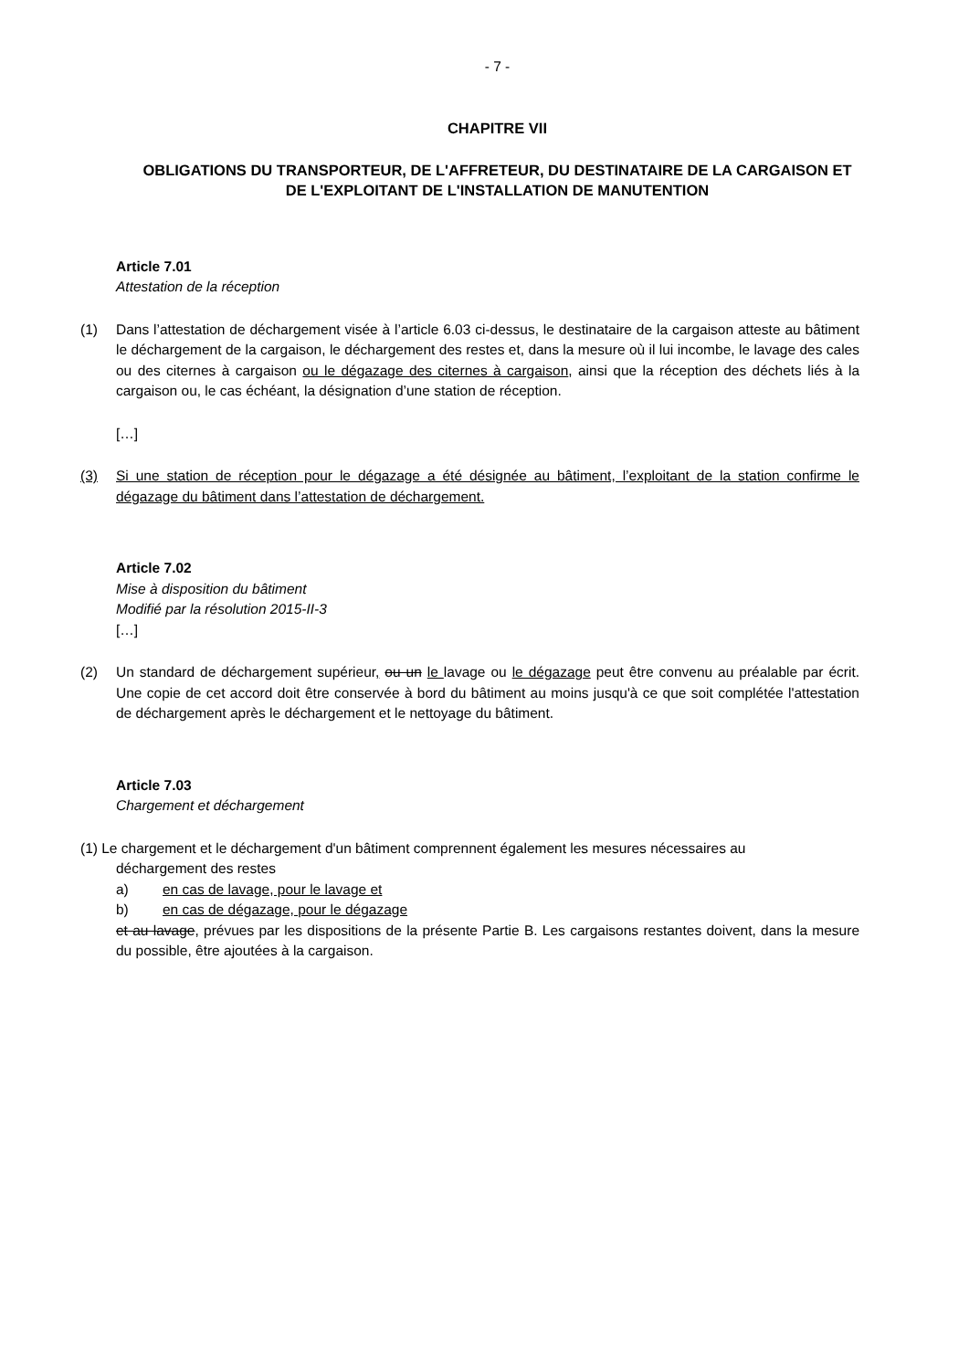- 7 -
CHAPITRE VII
OBLIGATIONS DU TRANSPORTEUR, DE L'AFFRETEUR, DU DESTINATAIRE DE LA CARGAISON ET DE L'EXPLOITANT DE L'INSTALLATION DE MANUTENTION
Article 7.01
Attestation de la réception
(1) Dans l’attestation de déchargement visée à l’article 6.03 ci-dessus, le destinataire de la cargaison atteste au bâtiment le déchargement de la cargaison, le déchargement des restes et, dans la mesure où il lui incombe, le lavage des cales ou des citernes à cargaison ou le dégazage des citernes à cargaison, ainsi que la réception des déchets liés à la cargaison ou, le cas échéant, la désignation d’une station de réception.
[…]
(3) Si une station de réception pour le dégazage a été désignée au bâtiment, l’exploitant de la station confirme le dégazage du bâtiment dans l’attestation de déchargement.
Article 7.02
Mise à disposition du bâtiment
Modifié par la résolution 2015-II-3
[…]
(2) Un standard de déchargement supérieur, ou un le lavage ou le dégazage peut être convenu au préalable par écrit. Une copie de cet accord doit être conservée à bord du bâtiment au moins jusqu'à ce que soit complétée l'attestation de déchargement après le déchargement et le nettoyage du bâtiment.
Article 7.03
Chargement et déchargement
(1) Le chargement et le déchargement d'un bâtiment comprennent également les mesures nécessaires au
déchargement des restes
a) en cas de lavage, pour le lavage et
b) en cas de dégazage, pour le dégazage
et au lavage, prévues par les dispositions de la présente Partie B. Les cargaisons restantes doivent, dans la mesure du possible, être ajoutées à la cargaison.